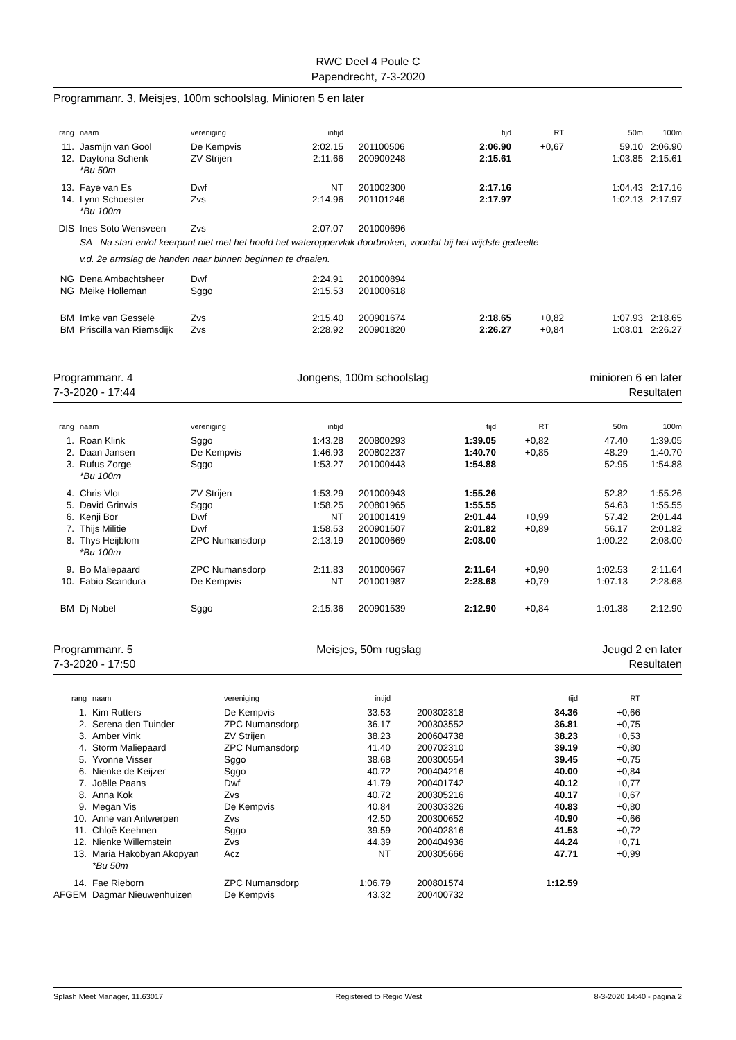RWC Deel 4 Poule C
Papendrecht, 7-3-2020
Programmanr. 3, Meisjes, 100m schoolslag, Minioren 5 en later
| rang | naam | vereniging | intijd | | tijd | RT | 50m | 100m |
| --- | --- | --- | --- | --- | --- | --- | --- | --- |
| 11. | Jasmijn van Gool | De Kempvis | 2:02.15 | 201100506 | 2:06.90 | +0,67 | 59.10 | 2:06.90 |
| 12. | Daytona Schenk | ZV Strijen | 2:11.66 | 200900248 | 2:15.61 | | 1:03.85 | 2:15.61 |
| | *Bu 50m | | | | | | | |
| 13. | Faye van Es | Dwf | NT | 201002300 | 2:17.16 | | 1:04.43 | 2:17.16 |
| 14. | Lynn Schoester | Zvs | 2:14.96 | 201101246 | 2:17.97 | | 1:02.13 | 2:17.97 |
| | *Bu 100m | | | | | | | |
| DIS | Ines Soto Wensveen | Zvs | 2:07.07 | 201000696 | | | | |
| | SA - Na start en/of keerpunt niet met het hoofd het wateroppervlak doorbroken, voordat bij het wijdste gedeelte | | | | | | | |
| | v.d. 2e armslag de handen naar binnen beginnen te draaien. | | | | | | | |
| NG | Dena Ambachtsheer | Dwf | 2:24.91 | 201000894 | | | | |
| NG | Meike Holleman | Sggo | 2:15.53 | 201000618 | | | | |
| BM | Imke van Gessele | Zvs | 2:15.40 | 200901674 | 2:18.65 | +0,82 | 1:07.93 | 2:18.65 |
| BM | Priscilla van Riemsdijk | Zvs | 2:28.92 | 200901820 | 2:26.27 | +0,84 | 1:08.01 | 2:26.27 |
Programmanr. 4
7-3-2020 - 17:44
Jongens, 100m schoolslag minioren 6 en later
Resultaten
| rang | naam | vereniging | intijd | | tijd | RT | 50m | 100m |
| --- | --- | --- | --- | --- | --- | --- | --- | --- |
| 1. | Roan Klink | Sggo | 1:43.28 | 200800293 | 1:39.05 | +0,82 | 47.40 | 1:39.05 |
| 2. | Daan Jansen | De Kempvis | 1:46.93 | 200802237 | 1:40.70 | +0,85 | 48.29 | 1:40.70 |
| 3. | Rufus Zorge | Sggo | 1:53.27 | 201000443 | 1:54.88 | | 52.95 | 1:54.88 |
| | *Bu 100m | | | | | | | |
| 4. | Chris Vlot | ZV Strijen | 1:53.29 | 201000943 | 1:55.26 | | 52.82 | 1:55.26 |
| 5. | David Grinwis | Sggo | 1:58.25 | 200801965 | 1:55.55 | | 54.63 | 1:55.55 |
| 6. | Kenji Bor | Dwf | NT | 201001419 | 2:01.44 | +0,99 | 57.42 | 2:01.44 |
| 7. | Thijs Militie | Dwf | 1:58.53 | 200901507 | 2:01.82 | +0,89 | 56.17 | 2:01.82 |
| 8. | Thys Heijblom | ZPC Numansdorp | 2:13.19 | 201000669 | 2:08.00 | | 1:00.22 | 2:08.00 |
| | *Bu 100m | | | | | | | |
| 9. | Bo Maliepaard | ZPC Numansdorp | 2:11.83 | 201000667 | 2:11.64 | +0,90 | 1:02.53 | 2:11.64 |
| 10. | Fabio Scandura | De Kempvis | NT | 201001987 | 2:28.68 | +0,79 | 1:07.13 | 2:28.68 |
| BM | Dj Nobel | Sggo | 2:15.36 | 200901539 | 2:12.90 | +0,84 | 1:01.38 | 2:12.90 |
Programmanr. 5
7-3-2020 - 17:50
Meisjes, 50m rugslag Jeugd 2 en later
Resultaten
| rang | naam | vereniging | intijd | | tijd | RT | |
| --- | --- | --- | --- | --- | --- | --- | --- |
| 1. | Kim Rutters | De Kempvis | 33.53 | 200302318 | 34.36 | +0,66 | |
| 2. | Serena den Tuinder | ZPC Numansdorp | 36.17 | 200303552 | 36.81 | +0,75 | |
| 3. | Amber Vink | ZV Strijen | 38.23 | 200604738 | 38.23 | +0,53 | |
| 4. | Storm Maliepaard | ZPC Numansdorp | 41.40 | 200702310 | 39.19 | +0,80 | |
| 5. | Yvonne Visser | Sggo | 38.68 | 200300554 | 39.45 | +0,75 | |
| 6. | Nienke de Keijzer | Sggo | 40.72 | 200404216 | 40.00 | +0,84 | |
| 7. | Joëlle Paans | Dwf | 41.79 | 200401742 | 40.12 | +0,77 | |
| 8. | Anna Kok | Zvs | 40.72 | 200305216 | 40.17 | +0,67 | |
| 9. | Megan Vis | De Kempvis | 40.84 | 200303326 | 40.83 | +0,80 | |
| 10. | Anne van Antwerpen | Zvs | 42.50 | 200300652 | 40.90 | +0,66 | |
| 11. | Chloë Keehnen | Sggo | 39.59 | 200402816 | 41.53 | +0,72 | |
| 12. | Nienke Willemstein | Zvs | 44.39 | 200404936 | 44.24 | +0,71 | |
| 13. | Maria Hakobyan Akopyan | Acz | NT | 200305666 | 47.71 | +0,99 | |
| | *Bu 50m | | | | | | |
| 14. | Fae Rieborn | ZPC Numansdorp | 1:06.79 | 200801574 | 1:12.59 | | |
| AFGEM | Dagmar Nieuwenhuizen | De Kempvis | 43.32 | 200400732 | | | |
Splash Meet Manager, 11.63017 Registered to Regio West 8-3-2020 14:40 - pagina 2